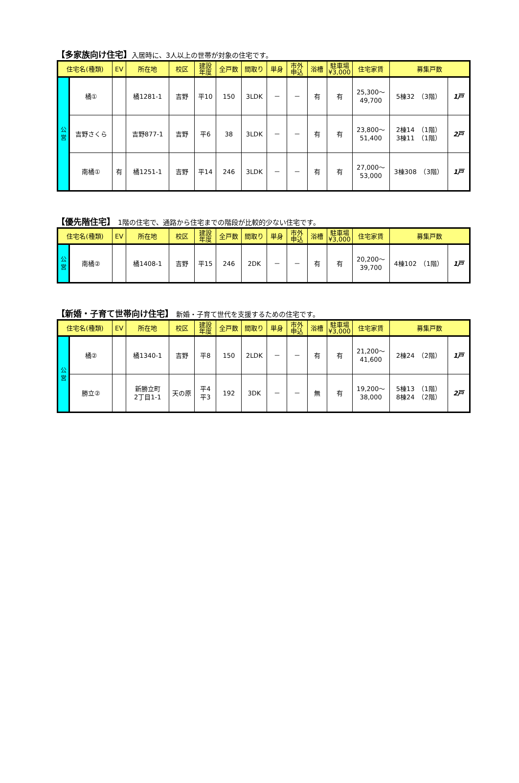【多家族向け住宅】入居時に、3人以上の世帯が対象の住宅です。
| 住宅名(種類) | | EV | 所在地 | 校区 | 建設 年度 | 全戸数 | 間取り | 単身 | 市外 申込 | 浴槽 | 駐車場 ¥3,000 | 住宅家賃 | 募集戸数 | |
| --- | --- | --- | --- | --- | --- | --- | --- | --- | --- | --- | --- | --- | --- | --- |
| 公 営 | 橘① | | 橘1281-1 | 吉野 | 平10 | 150 | 3LDK | － | － | 有 | 有 | 25,300～ 49,700 | 5棟32 （3階） | 1戸 |
| | 吉野さくら | | 吉野877-1 | 吉野 | 平6 | 38 | 3LDK | － | － | 有 | 有 | 23,800～ 51,400 | 2棟14 （1階） 3棟11 （1階） | 2戸 |
| | 南橘① | 有 | 橘1251-1 | 吉野 | 平14 | 246 | 3LDK | － | － | 有 | 有 | 27,000～ 53,000 | 3棟308 （3階） | 1戸 |
【優先階住宅】 1階の住宅で、通路から住宅までの階段が比較的少ない住宅です。
| 住宅名(種類) | | EV | 所在地 | 校区 | 建設 年度 | 全戸数 | 間取り | 単身 | 市外 申込 | 浴槽 | 駐車場 ¥3,000 | 住宅家賃 | 募集戸数 | |
| --- | --- | --- | --- | --- | --- | --- | --- | --- | --- | --- | --- | --- | --- | --- |
| 公 営 | 南橘② | | 橘1408-1 | 吉野 | 平15 | 246 | 2DK | － | － | 有 | 有 | 20,200～ 39,700 | 4棟102 （1階） | 1戸 |
【新婚・子育て世帯向け住宅】 新婚・子育て世代を支援するための住宅です。
| 住宅名(種類) | | EV | 所在地 | 校区 | 建設 年度 | 全戸数 | 間取り | 単身 | 市外 申込 | 浴槽 | 駐車場 ¥3,000 | 住宅家賃 | 募集戸数 | |
| --- | --- | --- | --- | --- | --- | --- | --- | --- | --- | --- | --- | --- | --- | --- |
| 公 営 | 橘② | | 橘1340-1 | 吉野 | 平8 | 150 | 2LDK | － | － | 有 | 有 | 21,200～ 41,600 | 2棟24 （2階） | 1戸 |
| | 勝立② | | 新勝立町 2丁目1-1 | 天の原 | 平4 平3 | 192 | 3DK | － | － | 無 | 有 | 19,200～ 38,000 | 5棟13 （1階） 8棟24 （2階） | 2戸 |